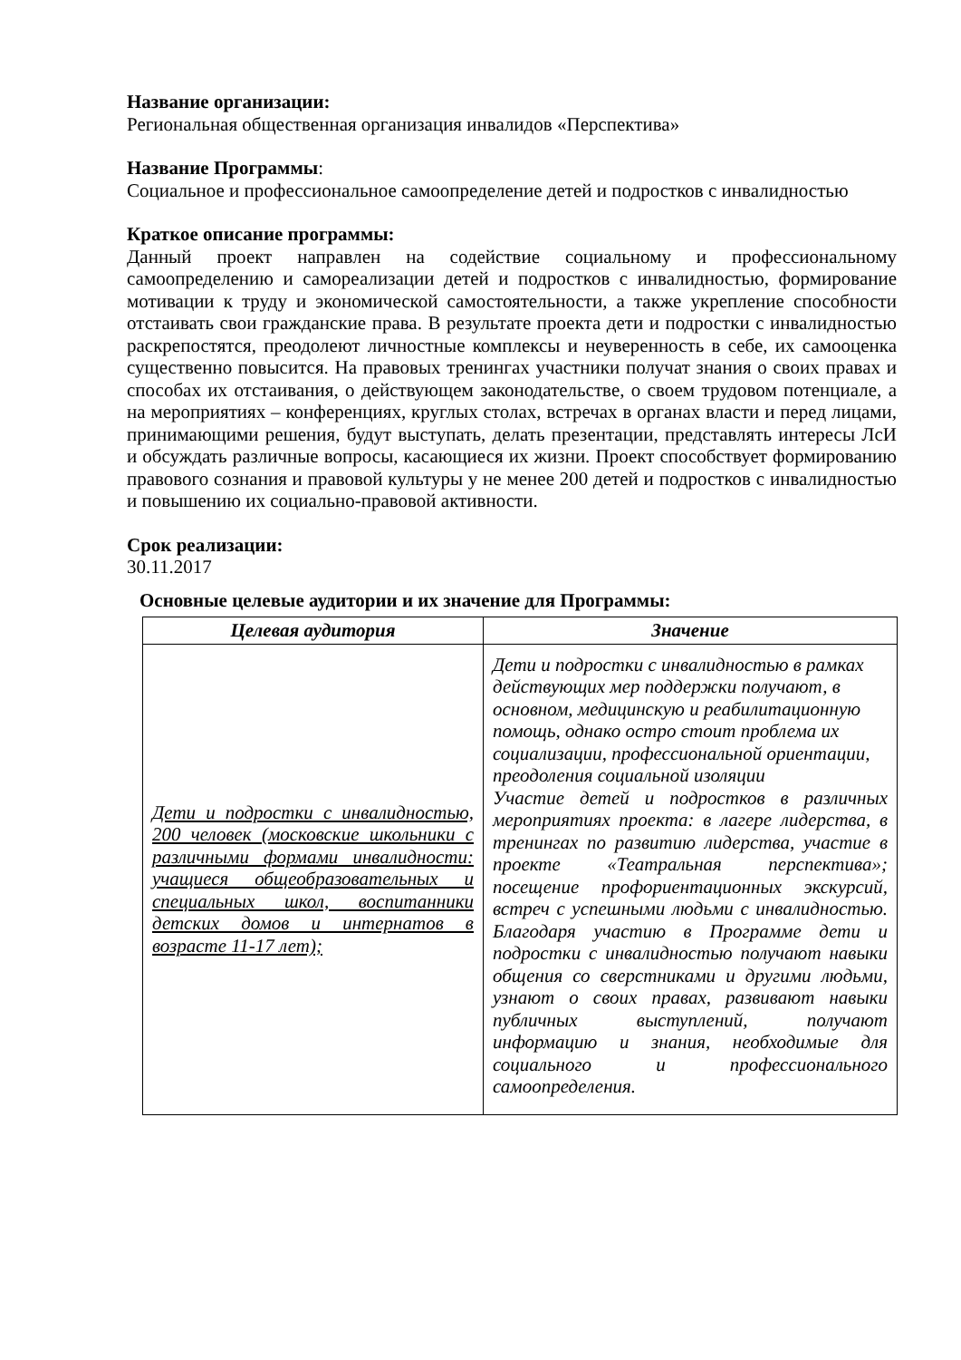Название организации:
Региональная общественная организация инвалидов «Перспектива»
Название Программы:
Социальное и профессиональное самоопределение детей и подростков с инвалидностью
Краткое описание программы:
Данный проект направлен на содействие социальному и профессиональному самоопределению и самореализации детей и подростков с инвалидностью, формирование мотивации к труду и экономической самостоятельности, а также укрепление способности отстаивать свои гражданские права. В результате проекта дети и подростки с инвалидностью раскрепостятся, преодолеют личностные комплексы и неуверенность в себе, их самооценка существенно повысится. На правовых тренингах участники получат знания о своих правах и способах их отстаивания, о действующем законодательстве, о своем трудовом потенциале, а на мероприятиях – конференциях, круглых столах, встречах в органах власти и перед лицами, принимающими решения, будут выступать, делать презентации, представлять интересы ЛсИ и обсуждать различные вопросы, касающиеся их жизни. Проект способствует формированию правового сознания и правовой культуры у не менее 200 детей и подростков с инвалидностью и повышению их социально-правовой активности.
Срок реализации:
30.11.2017
Основные целевые аудитории и их значение для Программы:
| Целевая аудитория | Значение |
| --- | --- |
| Дети и подростки с инвалидностью, 200 человек (московские школьники с различными формами инвалидности: учащиеся общеобразовательных и специальных школ, воспитанники детских домов и интернатов в возрасте 11-17 лет); | Дети и подростки с инвалидностью в рамках действующих мер поддержки получают, в основном, медицинскую и реабилитационную помощь, однако остро стоит проблема их социализации, профессиональной ориентации, преодоления социальной изоляции Участие детей и подростков в различных мероприятиях проекта: в лагере лидерства, в тренингах по развитию лидерства, участие в проекте «Театральная перспектива»; посещение профориентационных экскурсий, встреч с успешными людьми с инвалидностью. Благодаря участию в Программе дети и подростки с инвалидностью получают навыки общения со сверстниками и другими людьми, узнают о своих правах, развивают навыки публичных выступлений, получают информацию и знания, необходимые для социального и профессионального самоопределения. |